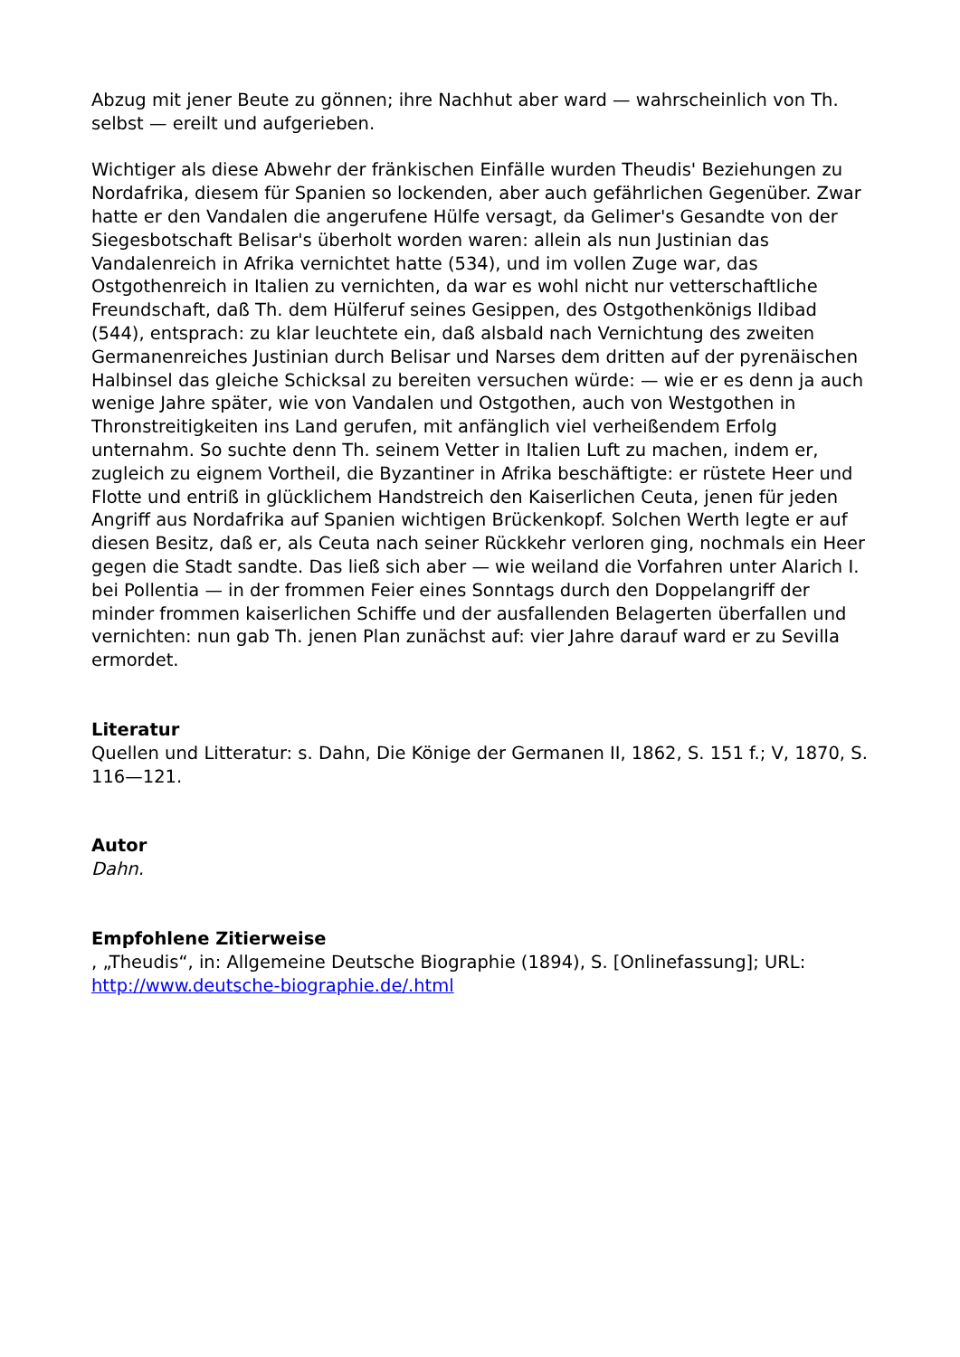Abzug mit jener Beute zu gönnen; ihre Nachhut aber ward — wahrscheinlich von Th. selbst — ereilt und aufgerieben.
Wichtiger als diese Abwehr der fränkischen Einfälle wurden Theudis' Beziehungen zu Nordafrika, diesem für Spanien so lockenden, aber auch gefährlichen Gegenüber. Zwar hatte er den Vandalen die angerufene Hülfe versagt, da Gelimer's Gesandte von der Siegesbotschaft Belisar's überholt worden waren: allein als nun Justinian das Vandalenreich in Afrika vernichtet hatte (534), und im vollen Zuge war, das Ostgothenreich in Italien zu vernichten, da war es wohl nicht nur vetterschaftliche Freundschaft, daß Th. dem Hülferuf seines Gesippen, des Ostgothenkönigs Ildibad (544), entsprach: zu klar leuchtete ein, daß alsbald nach Vernichtung des zweiten Germanenreiches Justinian durch Belisar und Narses dem dritten auf der pyrenäischen Halbinsel das gleiche Schicksal zu bereiten versuchen würde: — wie er es denn ja auch wenige Jahre später, wie von Vandalen und Ostgothen, auch von Westgothen in Thronstreitigkeiten ins Land gerufen, mit anfänglich viel verheißendem Erfolg unternahm. So suchte denn Th. seinem Vetter in Italien Luft zu machen, indem er, zugleich zu eignem Vortheil, die Byzantiner in Afrika beschäftigte: er rüstete Heer und Flotte und entriß in glücklichem Handstreich den Kaiserlichen Ceuta, jenen für jeden Angriff aus Nordafrika auf Spanien wichtigen Brückenkopf. Solchen Werth legte er auf diesen Besitz, daß er, als Ceuta nach seiner Rückkehr verloren ging, nochmals ein Heer gegen die Stadt sandte. Das ließ sich aber — wie weiland die Vorfahren unter Alarich I. bei Pollentia — in der frommen Feier eines Sonntags durch den Doppelangriff der minder frommen kaiserlichen Schiffe und der ausfallenden Belagerten überfallen und vernichten: nun gab Th. jenen Plan zunächst auf: vier Jahre darauf ward er zu Sevilla ermordet.
Literatur
Quellen und Litteratur: s. Dahn, Die Könige der Germanen II, 1862, S. 151 f.; V, 1870, S. 116—121.
Autor
Dahn.
Empfohlene Zitierweise
, „Theudis“, in: Allgemeine Deutsche Biographie (1894), S. [Onlinefassung]; URL: http://www.deutsche-biographie.de/.html